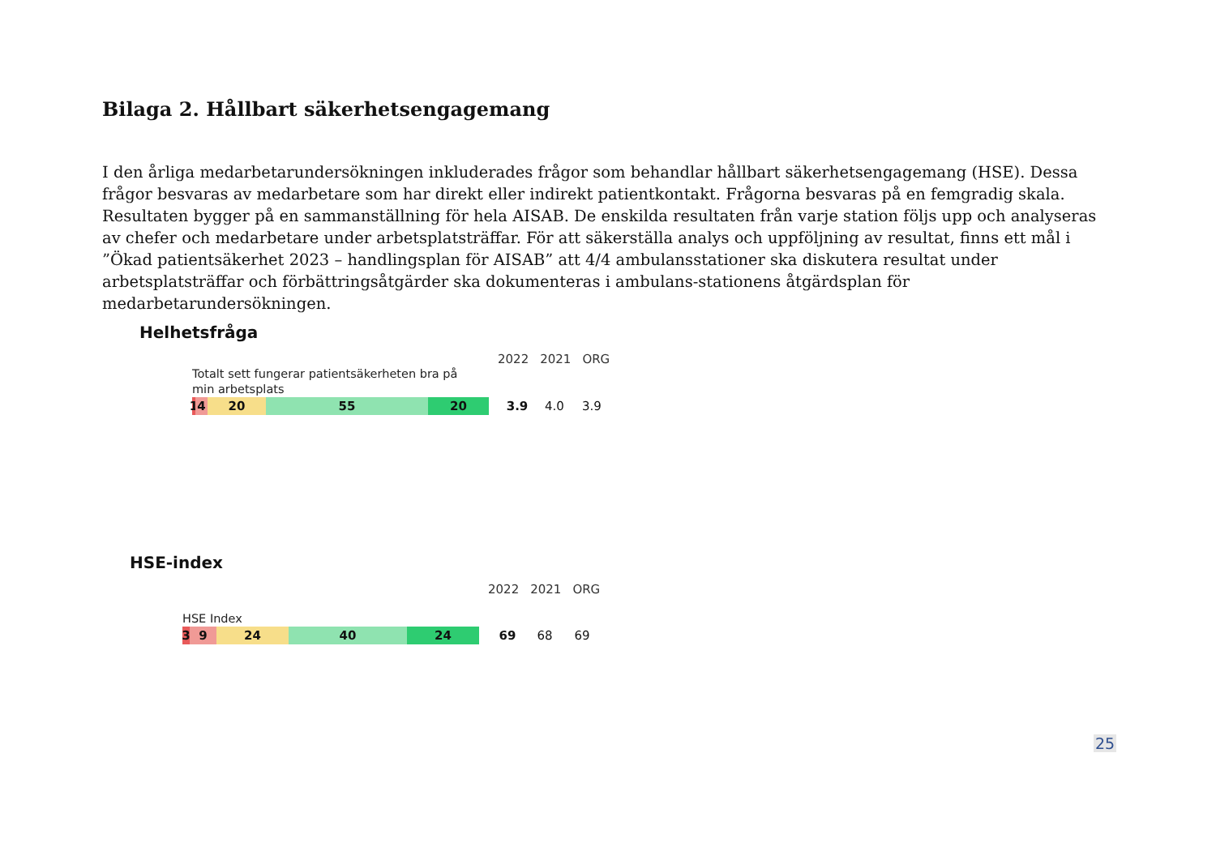Bilaga 2. Hållbart säkerhetsengagemang
I den årliga medarbetarundersökningen inkluderades frågor som behandlar hållbart säkerhetsengagemang (HSE). Dessa frågor besvaras av medarbetare som har direkt eller indirekt patientkontakt. Frågorna besvaras på en femgradig skala. Resultaten bygger på en sammanställning för hela AISAB. De enskilda resultaten från varje station följs upp och analyseras av chefer och medarbetare under arbetsplatsträffar. För att säkerställa analys och uppföljning av resultat, finns ett mål i ”Ökad patientsäkerhet 2023 – handlingsplan för AISAB” att 4/4 ambulansstationer ska diskutera resultat under arbetsplatsträffar och förbättringsåtgärder ska dokumenteras i ambulans-stationens åtgärdsplan för medarbetarundersökningen.
Helhetsfråga
2022 2021 ORG
Totalt sett fungerar patientsäkerheten bra på min arbetsplats
1
4 20 55 20
3.9 4.0 3.9
HSE-index
2022 2021 ORG
HSE Index
3 9 24 40 24
69 68 69
25